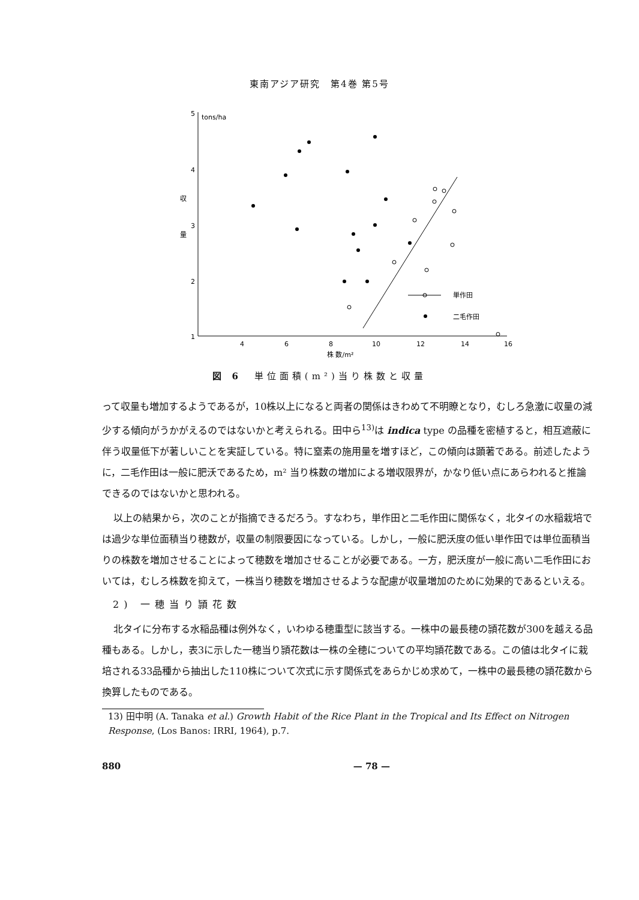東南アジア研究　第4巻 第5号
5
tons/ha
4
3
2
1
収
量
4
6
8
10
12
14
16
株 数/m²
単作田
二毛作田
図 6　単位面積(m²)当り株数と収量
って収量も増加するようであるが，10株以上になると両者の関係はきわめて不明瞭となり，むしろ急激に収量の減少する傾向がうかがえるのではないかと考えられる。田中ら<sup>13)</sup>は indica type の品種を密植すると，相互遮蔽に伴う収量低下が著しいことを実証している。特に窒素の施用量を増すほど，この傾向は顕著である。前述したように，二毛作田は一般に肥沃であるため，m² 当り株数の増加による増収限界が，かなり低い点にあらわれると推論できるのではないかと思われる。
以上の結果から，次のことが指摘できるだろう。すなわち，単作田と二毛作田に関係なく，北タイの水稲栽培では過少な単位面積当り穂数が，収量の制限要因になっている。しかし，一般に肥沃度の低い単作田では単位面積当りの株数を増加させることによって穂数を増加させることが必要である。一方，肥沃度が一般に高い二毛作田においては，むしろ株数を抑えて，一株当り穂数を増加させるような配慮が収量増加のために効果的であるといえる。
2) 一穂当り頴花数
北タイに分布する水稲品種は例外なく，いわゆる穂重型に該当する。一株中の最長穂の頴花数が300を越える品種もある。しかし，表3に示した一穂当り頴花数は一株の全穂についての平均頴花数である。この値は北タイに栽培される33品種から抽出した110株について次式に示す関係式をあらかじめ求めて，一株中の最長穂の頴花数から換算したものである。
13) 田中明 (A. Tanaka et al.) Growth Habit of the Rice Plant in the Tropical and Its Effect on Nitrogen Response, (Los Banos: IRRI, 1964), p.7.
880 — 78 —